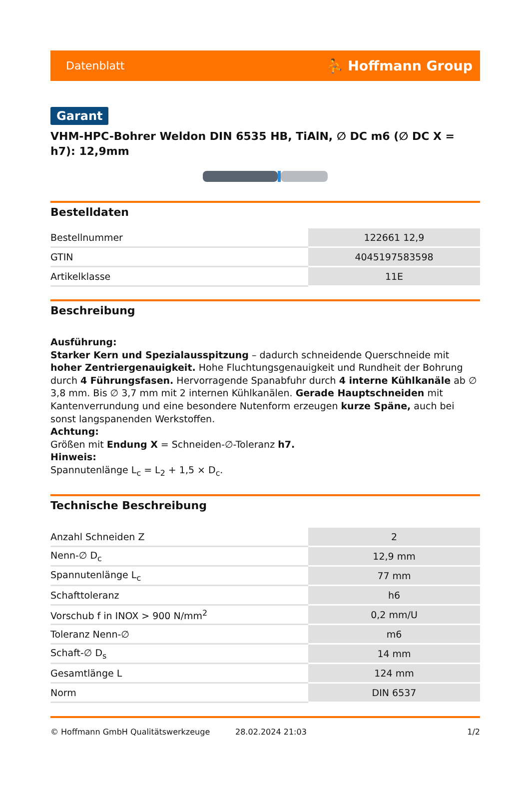Datenblatt ⛹ Hoffmann Group
Garant
VHM-HPC-Bohrer Weldon DIN 6535 HB, TiAlN, ∅ DC m6 (∅ DC X = h7): 12,9mm
Bestelldaten
| Bestellnummer | 122661 12,9 |
| GTIN | 4045197583598 |
| Artikelklasse | 11E |
Beschreibung
Ausführung:
Starker Kern und Spezialausspitzung – dadurch schneidende Querschneide mit hoher Zentriergenauigkeit. Hohe Fluchtungsgenauigkeit und Rundheit der Bohrung durch 4 Führungsfasen. Hervorragende Spanabfuhr durch 4 interne Kühlkanäle ab ∅ 3,8 mm. Bis ∅ 3,7 mm mit 2 internen Kühlkanälen. Gerade Hauptschneiden mit Kantenverrundung und eine besondere Nutenform erzeugen kurze Späne, auch bei sonst langspanenden Werkstoffen.
Achtung:
Größen mit Endung X = Schneiden-∅-Toleranz h7.
Hinweis:
Spannutenlänge L<sub>c</sub> = L<sub>2</sub> + 1,5 × D<sub>c</sub>.
Technische Beschreibung
| Anzahl Schneiden Z | 2 |
| Nenn-∅ D<sub>c</sub> | 12,9 mm |
| Spannutenlänge L<sub>c</sub> | 77 mm |
| Schafttoleranz | h6 |
| Vorschub f in INOX > 900 N/mm<sup>2</sup> | 0,2 mm/U |
| Toleranz Nenn-∅ | m6 |
| Schaft-∅ D<sub>s</sub> | 14 mm |
| Gesamtlänge L | 124 mm |
| Norm | DIN 6537 |
© Hoffmann GmbH Qualitätswerkzeuge 28.02.2024 21:03 1/2